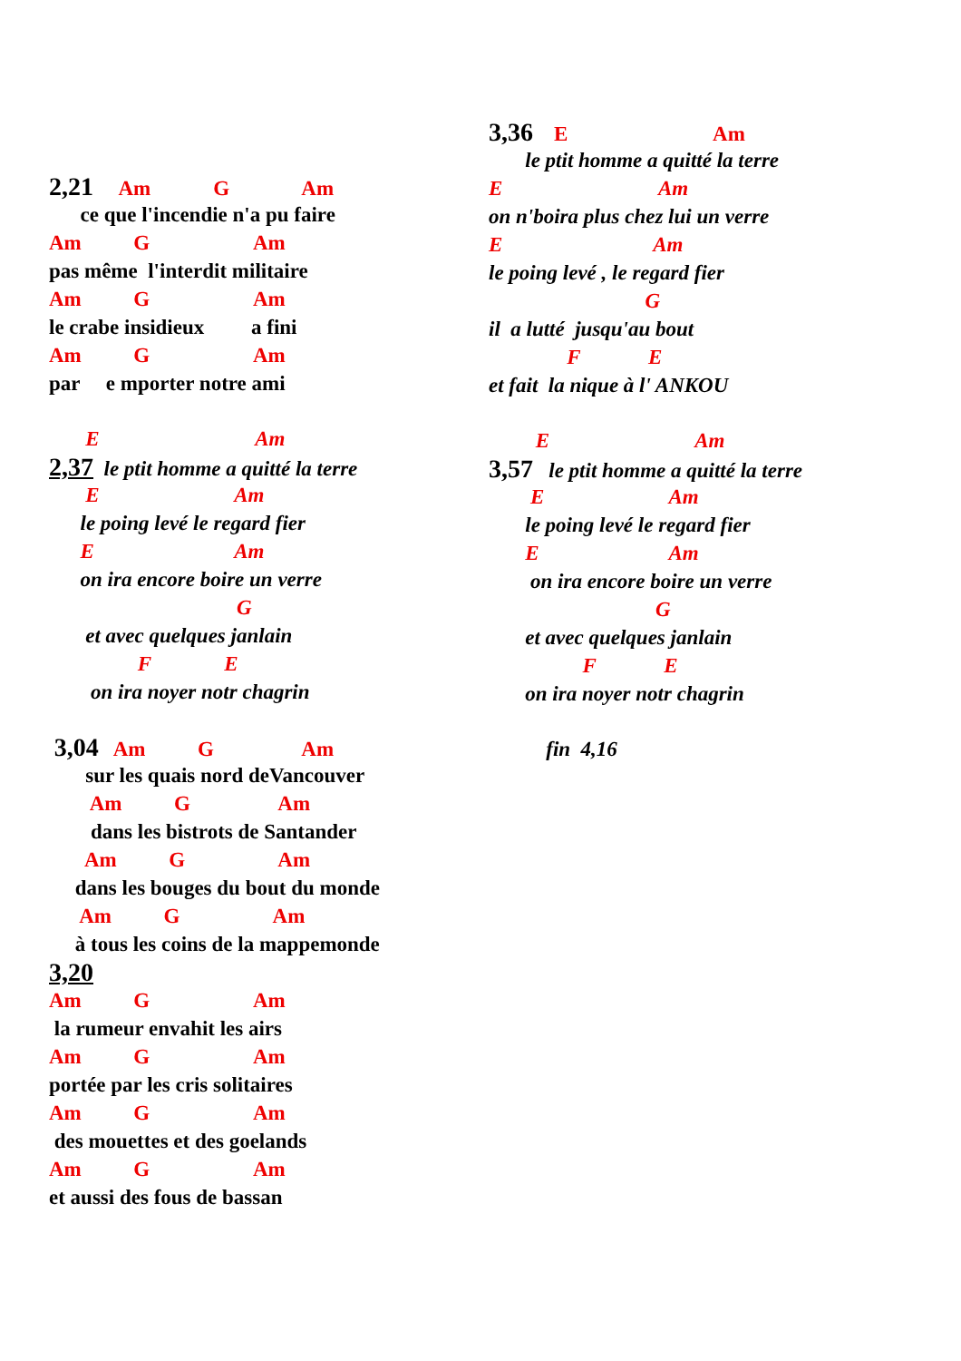2,21 Am G Am
ce que l'incendie n'a pu faire
Am G Am
pas même l'interdit militaire
Am G Am
le crabe insidieux a fini
Am G Am
par e mporter notre ami
E Am
2,37 le ptit homme a quitté la terre
E Am
le poing levé le regard fier
E Am
on ira encore boire un verre
G
et avec quelques janlain
F E
on ira noyer notr chagrin
3,04 Am G Am
sur les quais nord deVancouver
Am G Am
dans les bistrots de Santander
Am G Am
dans les bouges du bout du monde
Am G Am
à tous les coins de la mappemonde
3,20
Am G Am
la rumeur envahit les airs
Am G Am
portée par les cris solitaires
Am G Am
des mouettes et des goelands
Am G Am
et aussi des fous de bassan
3,36 E Am
le ptit homme a quitté la terre
E Am
on n'boira plus chez lui un verre
E Am
le poing levé , le regard fier
G
il a lutté jusqu'au bout
F E
et fait la nique à l' ANKOU
E Am
3,57 le ptit homme a quitté la terre
E Am
le poing levé le regard fier
E Am
on ira encore boire un verre
G
et avec quelques janlain
F E
on ira noyer notr chagrin
fin 4,16